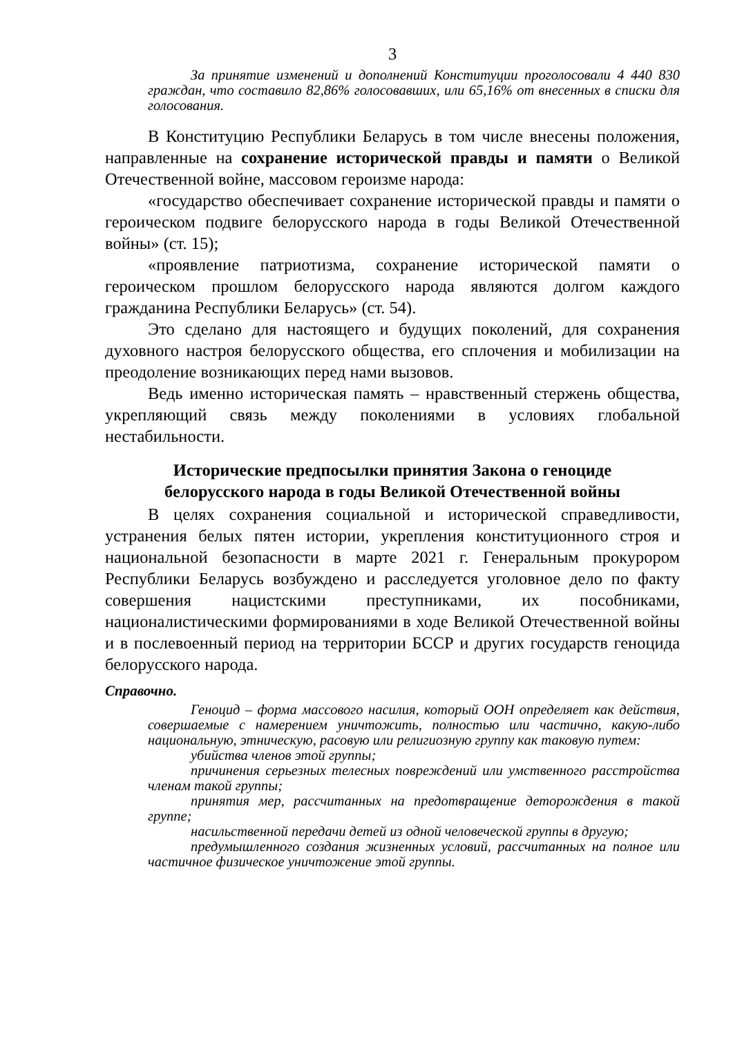3
За принятие изменений и дополнений Конституции проголосовали 4 440 830 граждан, что составило 82,86% голосовавших, или 65,16% от внесенных в списки для голосования.
В Конституцию Республики Беларусь в том числе внесены положения, направленные на сохранение исторической правды и памяти о Великой Отечественной войне, массовом героизме народа:
«государство обеспечивает сохранение исторической правды и памяти о героическом подвиге белорусского народа в годы Великой Отечественной войны» (ст. 15);
«проявление патриотизма, сохранение исторической памяти о героическом прошлом белорусского народа являются долгом каждого гражданина Республики Беларусь» (ст. 54).
Это сделано для настоящего и будущих поколений, для сохранения духовного настроя белорусского общества, его сплочения и мобилизации на преодоление возникающих перед нами вызовов.
Ведь именно историческая память – нравственный стержень общества, укрепляющий связь между поколениями в условиях глобальной нестабильности.
Исторические предпосылки принятия Закона о геноциде
белорусского народа в годы Великой Отечественной войны
В целях сохранения социальной и исторической справедливости, устранения белых пятен истории, укрепления конституционного строя и национальной безопасности в марте 2021 г. Генеральным прокурором Республики Беларусь возбуждено и расследуется уголовное дело по факту совершения нацистскими преступниками, их пособниками, националистическими формированиями в ходе Великой Отечественной войны и в послевоенный период на территории БССР и других государств геноцида белорусского народа.
Справочно.
Геноцид – форма массового насилия, который ООН определяет как действия, совершаемые с намерением уничтожить, полностью или частично, какую-либо национальную, этническую, расовую или религиозную группу как таковую путем:
убийства членов этой группы;
причинения серьезных телесных повреждений или умственного расстройства членам такой группы;
принятия мер, рассчитанных на предотвращение деторождения в такой группе;
насильственной передачи детей из одной человеческой группы в другую;
предумышленного создания жизненных условий, рассчитанных на полное или частичное физическое уничтожение этой группы.